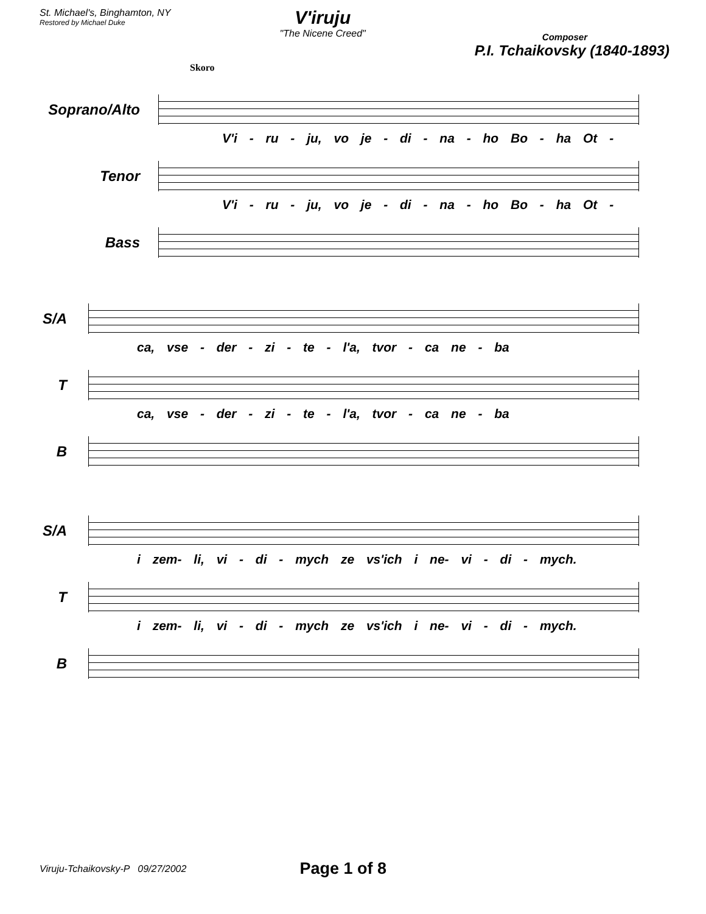St. Michael's, Binghamton, NY
Restored by Michael Duke
V'iruju
"The Nicene Creed"
Composer
P.I. Tchaikovsky (1840-1893)
Skoro
Soprano/Alto
V'i - ru - ju, vo je - di - na - ho Bo - ha Ot -
Tenor
V'i - ru - ju, vo je - di - na - ho Bo - ha Ot -
Bass
S/A
ca, vse - der - zi - te - l'a, tvor - ca ne - ba
T
ca, vse - der - zi - te - l'a, tvor - ca ne - ba
B
S/A
i zem- li, vi - di - mych ze vs'ich i ne- vi - di - mych.
T
i zem- li, vi - di - mych ze vs'ich i ne- vi - di - mych.
B
Viruju-Tchaikovsky-P 09/27/2002 Page 1 of 8